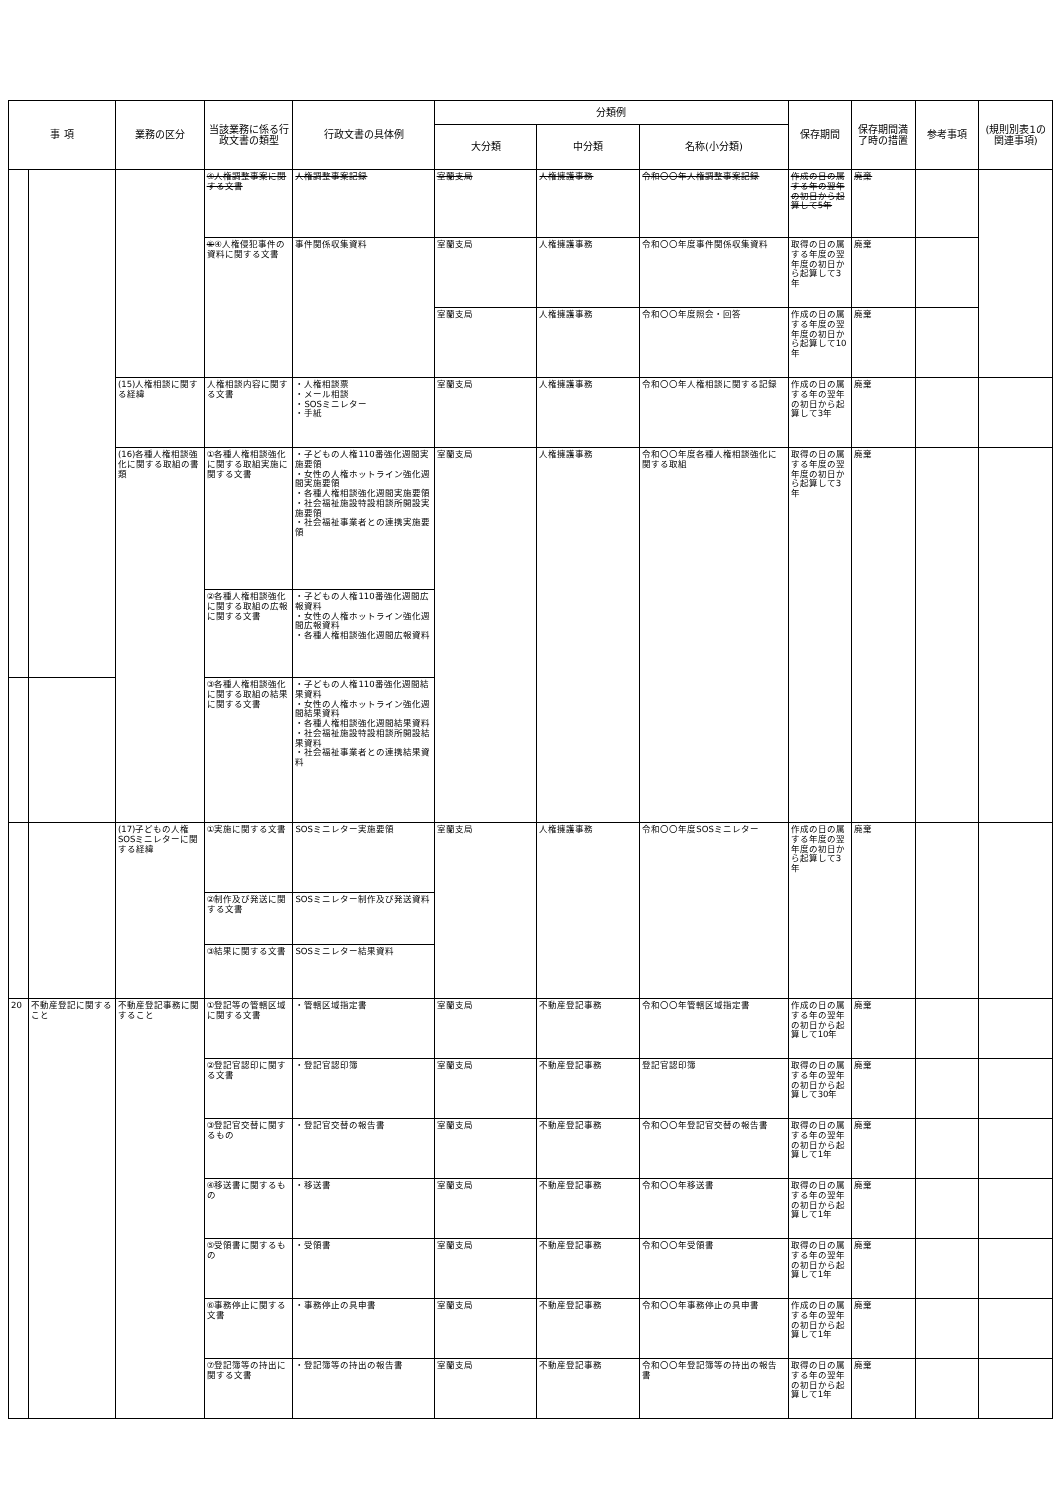| 事 項 | | 業務の区分 | 当該業務に係る行政文書の類型 | 行政文書の具体例 | 分類例 | | | 保存期間 | 保存期間満了時の措置 | 参考事項 | (規則別表1の関連事項) |
| --- | --- | --- | --- | --- | --- | --- | --- | --- | --- | --- | --- |
| | | | | | 大分類 | 中分類 | 名称(小分類) | | | | |
| | | | ④人権調整事案に関する文書 | 人権調整事案記録 | 室蘭支局 | 人権擁護事務 | 令和〇〇年人権調整事案記録 | 作成の日の属する年の翌年の初日から起算して5年 | 廃棄 | | |
| | | | ⑤ ④人権侵犯事件の資料に関する文書 | 事件関係収集資料 | 室蘭支局 | 人権擁護事務 | 令和〇〇年度事件関係収集資料 | 取得の日の属する年度の翌年度の初日から起算して3年 | 廃棄 | | |
| | | | | | 室蘭支局 | 人権擁護事務 | 令和〇〇年度照会・回答 | 作成の日の属する年度の翌年度の初日から起算して10年 | 廃棄 | | |
| | | (15)人権相談に関する経緯 | 人権相談内容に関する文書 | ・人権相談票 ・メール相談 ・SOSミニレター ・手紙 | 室蘭支局 | 人権擁護事務 | 令和〇〇年人権相談に関する記録 | 作成の日の属する年の翌年の初日から起算して3年 | 廃棄 | | |
| | | (16)各種人権相談強化に関する取組の書類 | ①各種人権相談強化に関する取組実施に関する文書 | ・子どもの人権110番強化週間実施要領 ・女性の人権ホットライン強化週間実施要領 ・各種人権相談強化週間実施要領 ・社会福祉施設特設相談所開設実施要領 ・社会福祉事業者との連携実施要領 | 室蘭支局 | 人権擁護事務 | 令和〇〇年度各種人権相談強化に関する取組 | 取得の日の属する年度の翌年度の初日から起算して3年 | 廃棄 | | |
| | | | ②各種人権相談強化に関する取組の広報に関する文書 | ・子どもの人権110番強化週間広報資料 ・女性の人権ホットライン強化週間広報資料 ・各種人権相談強化週間広報資料 | | | | | | | |
| | | | ③各種人権相談強化に関する取組の結果に関する文書 | ・子どもの人権110番強化週間結果資料 ・女性の人権ホットライン強化週間結果資料 ・各種人権相談強化週間結果資料 ・社会福祉施設特設相談所開設結果資料 ・社会福祉事業者との連携結果資料 | | | | | | | |
| | | (17)子どもの人権SOSミニレターに関する経緯 | ①実施に関する文書 | SOSミニレター実施要領 | 室蘭支局 | 人権擁護事務 | 令和〇〇年度SOSミニレター | 作成の日の属する年度の翌年度の初日から起算して3年 | 廃棄 | | |
| | | | ②制作及び発送に関する文書 | SOSミニレター制作及び発送資料 | | | | | | | |
| | | | ③結果に関する文書 | SOSミニレター結果資料 | | | | | | | |
| 20 | 不動産登記に関すること | 不動産登記事務に関すること | ①登記等の管轄区域に関する文書 | ・管轄区域指定書 | 室蘭支局 | 不動産登記事務 | 令和〇〇年管轄区域指定書 | 作成の日の属する年の翌年の初日から起算して10年 | 廃棄 | | |
| | | | ②登記官認印に関する文書 | ・登記官認印簿 | 室蘭支局 | 不動産登記事務 | 登記官認印簿 | 取得の日の属する年の翌年の初日から起算して30年 | 廃棄 | | |
| | | | ③登記官交替に関するもの | ・登記官交替の報告書 | 室蘭支局 | 不動産登記事務 | 令和〇〇年登記官交替の報告書 | 取得の日の属する年の翌年の初日から起算して1年 | 廃棄 | | |
| | | | ④移送書に関するもの | ・移送書 | 室蘭支局 | 不動産登記事務 | 令和〇〇年移送書 | 取得の日の属する年の翌年の初日から起算して1年 | 廃棄 | | |
| | | | ⑤受領書に関するもの | ・受領書 | 室蘭支局 | 不動産登記事務 | 令和〇〇年受領書 | 取得の日の属する年の翌年の初日から起算して1年 | 廃棄 | | |
| | | | ⑥事務停止に関する文書 | ・事務停止の具申書 | 室蘭支局 | 不動産登記事務 | 令和〇〇年事務停止の具申書 | 作成の日の属する年の翌年の初日から起算して1年 | 廃棄 | | |
| | | | ⑦登記簿等の持出に関する文書 | ・登記簿等の持出の報告書 | 室蘭支局 | 不動産登記事務 | 令和〇〇年登記簿等の持出の報告書 | 取得の日の属する年の翌年の初日から起算して1年 | 廃棄 | | |